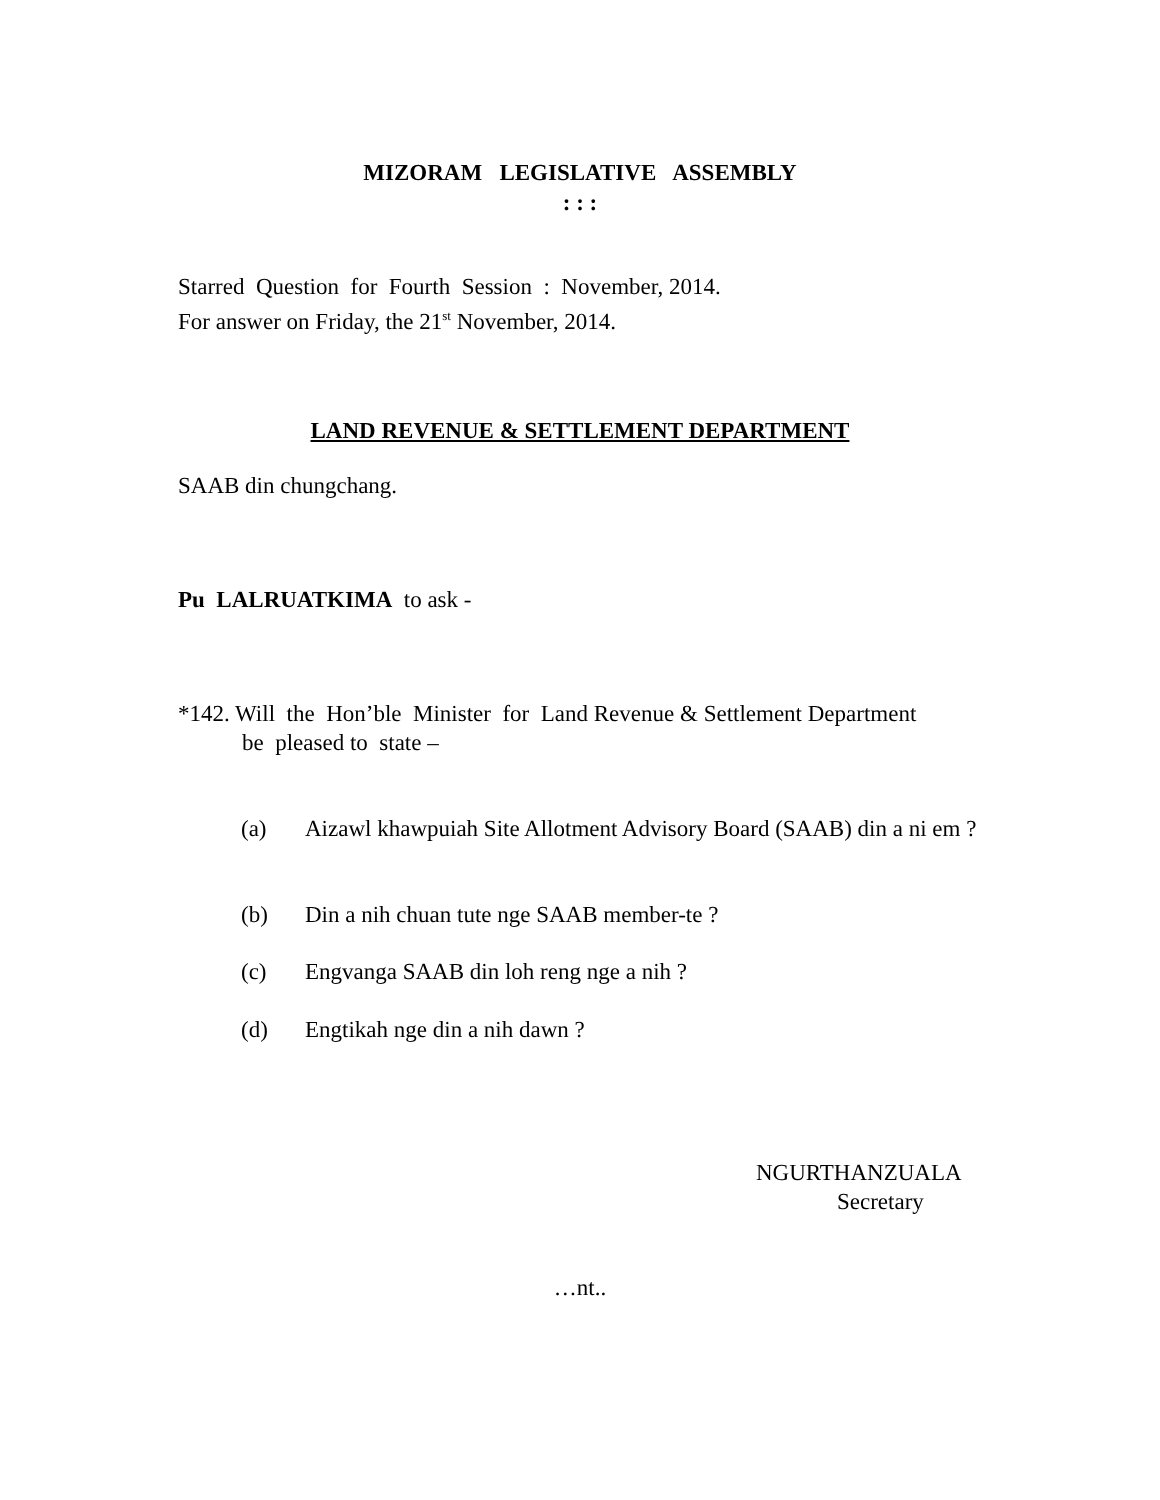MIZORAM LEGISLATIVE ASSEMBLY
: : :
Starred Question for Fourth Session : November, 2014.
For answer on Friday, the 21<sup>st</sup> November, 2014.
LAND REVENUE & SETTLEMENT DEPARTMENT
SAAB din chungchang.
Pu LALRUATKIMA to ask -
*142. Will the Hon’ble Minister for Land Revenue & Settlement Department
be pleased to state –
(a) Aizawl khawpuiah Site Allotment Advisory Board (SAAB) din a ni em ?
(b) Din a nih chuan tute nge SAAB member-te ?
(c) Engvanga SAAB din loh reng nge a nih ?
(d) Engtikah nge din a nih dawn ?
NGURTHANZUALA
Secretary
…nt..